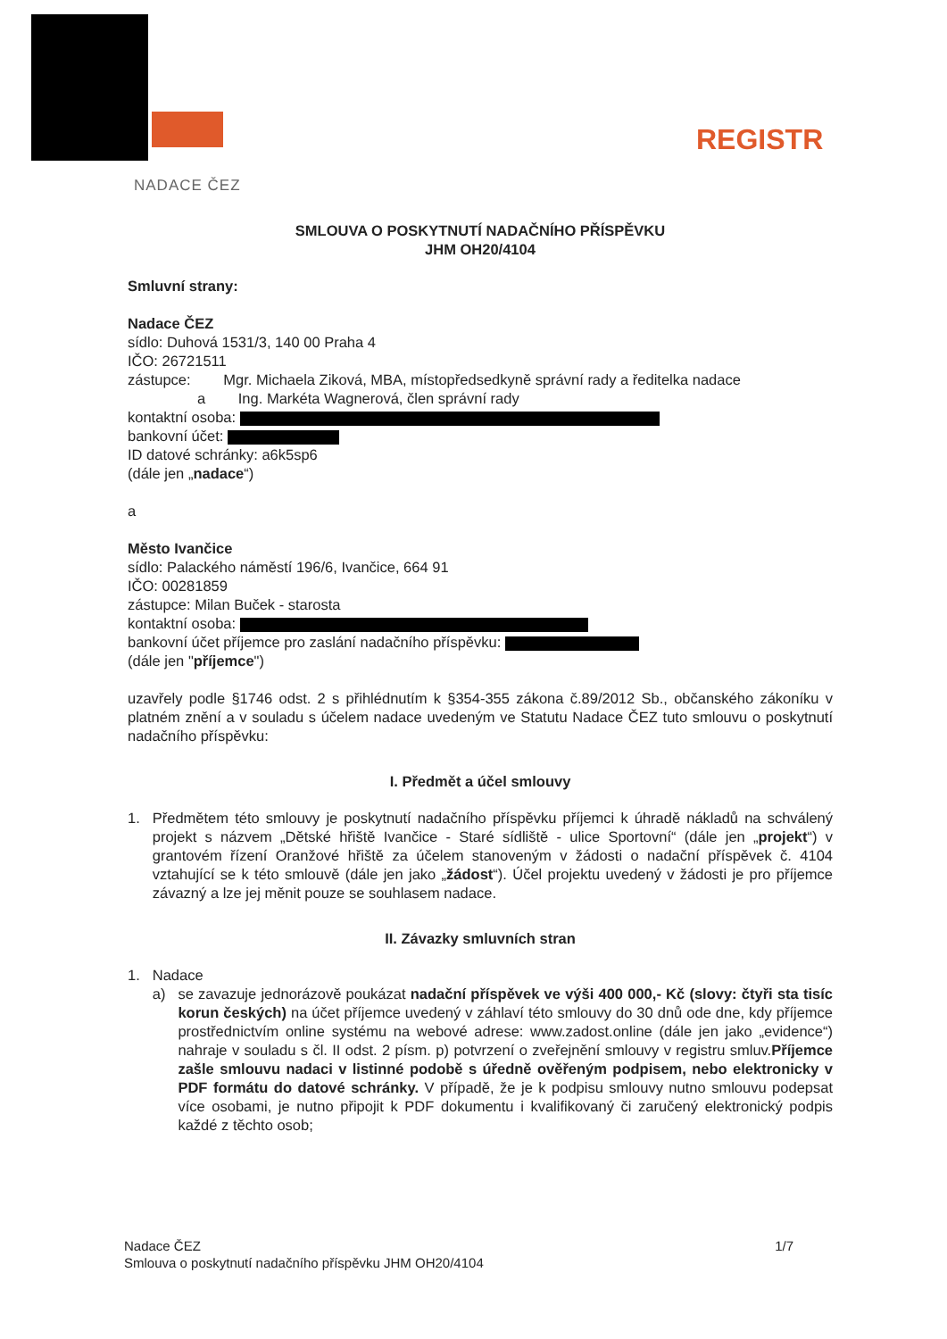NADACE ČEZ
REGISTR
SMLOUVA O POSKYTNUTÍ NADAČNÍHO PŘÍSPĚVKU
JHM OH20/4104
Smluvní strany:
Nadace ČEZ
sídlo: Duhová 1531/3, 140 00 Praha 4
IČO: 26721511
zástupce: Mgr. Michaela Ziková, MBA, místopředsedkyně správní rady a ředitelka nadace
a Ing. Markéta Wagnerová, člen správní rady
kontaktní osoba:
bankovní účet:
ID datové schránky: a6k5sp6
(dále jen „nadace“)
a
Město Ivančice
sídlo: Palackého náměstí 196/6, Ivančice, 664 91
IČO: 00281859
zástupce: Milan Buček - starosta
kontaktní osoba:
bankovní účet příjemce pro zaslání nadačního příspěvku:
(dále jen "příjemce")
uzavřely podle §1746 odst. 2 s přihlédnutím k §354-355 zákona č.89/2012 Sb., občanského zákoníku v platném znění a v souladu s účelem nadace uvedeným ve Statutu Nadace ČEZ tuto smlouvu o poskytnutí nadačního příspěvku:
I. Předmět a účel smlouvy
1. Předmětem této smlouvy je poskytnutí nadačního příspěvku příjemci k úhradě nákladů na schválený projekt s názvem „Dětské hřiště Ivančice - Staré sídliště - ulice Sportovní“ (dále jen „projekt“) v grantovém řízení Oranžové hřiště za účelem stanoveným v žádosti o nadační příspěvek č. 4104 vztahující se k této smlouvě (dále jen jako „žádost“). Účel projektu uvedený v žádosti je pro příjemce závazný a lze jej měnit pouze se souhlasem nadace.
II. Závazky smluvních stran
1. Nadace
a) se zavazuje jednorázově poukázat nadační příspěvek ve výši 400 000,- Kč (slovy: čtyři sta tisíc korun českých) na účet příjemce uvedený v záhlaví této smlouvy do 30 dnů ode dne, kdy příjemce prostřednictvím online systému na webové adrese: www.zadost.online (dále jen jako „evidence“) nahraje v souladu s čl. II odst. 2 písm. p) potvrzení o zveřejnění smlouvy v registru smluv.Příjemce zašle smlouvu nadaci v listinné podobě s úředně ověřeným podpisem, nebo elektronicky v PDF formátu do datové schránky. V případě, že je k podpisu smlouvy nutno smlouvu podepsat více osobami, je nutno připojit k PDF dokumentu i kvalifikovaný či zaručený elektronický podpis každé z těchto osob;
Nadace ČEZ
Smlouva o poskytnutí nadačního příspěvku JHM OH20/4104
1/7